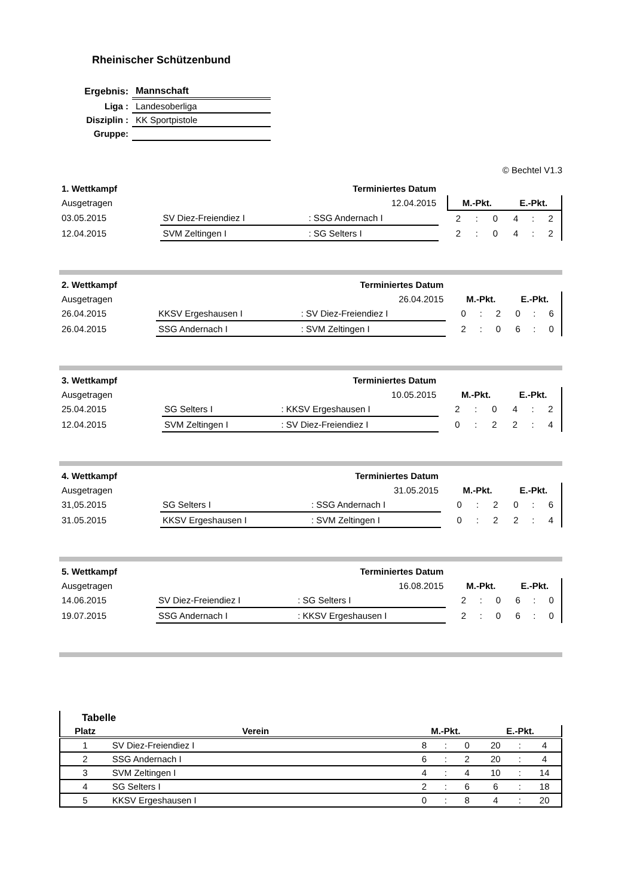Rheinischer Schützenbund
| Ergebnis: | Mannschaft |
| Liga : | Landesoberliga |
| Disziplin : | KK Sportpistole |
| Gruppe: | |
© Bechtel V1.3
| 1. Wettkampf | Terminiertes Datum | | | | | | | | |
| Ausgetragen | 12.04.2015 | | | M.-Pkt. | | | E.-Pkt. | | |
| 03.05.2015 | SV Diez-Freiendiez I | : SSG Andernach I | | 2 | : | 0 | 4 | : | 2 |
| 12.04.2015 | SVM Zeltingen I | : SG Selters I | | 2 | : | 0 | 4 | : | 2 |
| 2. Wettkampf | Terminiertes Datum | | | | | | | | |
| Ausgetragen | 26.04.2015 | | | M.-Pkt. | | | E.-Pkt. | | |
| 26.04.2015 | KKSV Ergeshausen I | : SV Diez-Freiendiez I | | 0 | : | 2 | 0 | : | 6 |
| 26.04.2015 | SSG Andernach I | : SVM Zeltingen I | | 2 | : | 0 | 6 | : | 0 |
| 3. Wettkampf | Terminiertes Datum | | | | | | | | |
| Ausgetragen | 10.05.2015 | | | M.-Pkt. | | | E.-Pkt. | | |
| 25.04.2015 | SG Selters I | : KKSV Ergeshausen I | | 2 | : | 0 | 4 | : | 2 |
| 12.04.2015 | SVM Zeltingen I | : SV Diez-Freiendiez I | | 0 | : | 2 | 2 | : | 4 |
| 4. Wettkampf | Terminiertes Datum | | | | | | | | |
| Ausgetragen | 31.05.2015 | | | M.-Pkt. | | | E.-Pkt. | | |
| 31,05.2015 | SG Selters I | : SSG Andernach I | | 0 | : | 2 | 0 | : | 6 |
| 31.05.2015 | KKSV Ergeshausen I | : SVM Zeltingen I | | 0 | : | 2 | 2 | : | 4 |
| 5. Wettkampf | Terminiertes Datum | | | | | | | | |
| Ausgetragen | 16.08.2015 | | | M.-Pkt. | | | E.-Pkt. | | |
| 14.06.2015 | SV Diez-Freiendiez I | : SG Selters I | | 2 | : | 0 | 6 | : | 0 |
| 19.07.2015 | SSG Andernach I | : KKSV Ergeshausen I | | 2 | : | 0 | 6 | : | 0 |
| Tabelle | | | | | | | | |
| Platz | Verein | | M.-Pkt. | | | E.-Pkt. | | |
| 1 | SV Diez-Freiendiez I | | 8 | : | 0 | 20 | : | 4 |
| 2 | SSG Andernach I | | 6 | : | 2 | 20 | : | 4 |
| 3 | SVM Zeltingen I | | 4 | : | 4 | 10 | : | 14 |
| 4 | SG Selters I | | 2 | : | 6 | 6 | : | 18 |
| 5 | KKSV Ergeshausen I | | 0 | : | 8 | 4 | : | 20 |